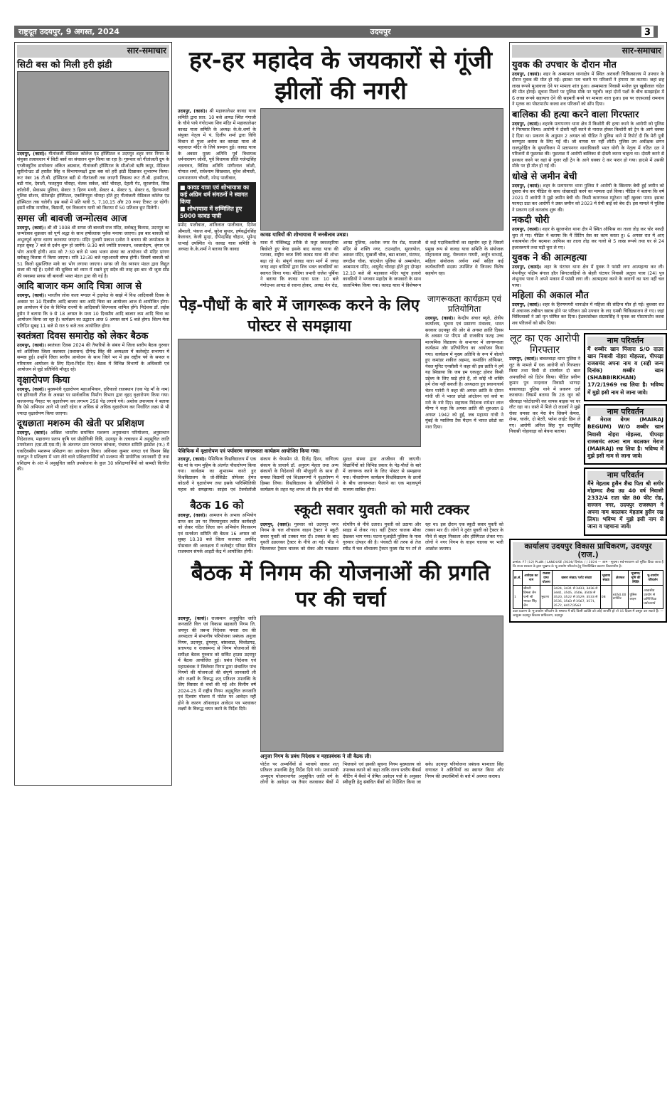राष्ट्रदूत उदयपुर, 9 अगस्त, 2024 उदयपुर 3
सार-समाचार
सिटी बस को मिली हरी झंडी
उदयपुर, (कासं)। गीतांजली मेडिकल कॉलेज एंड हॉस्पिटल व उदयपुर शहर नगर निगम के संयुक्त तत्वावधान में सिटी बसों का संचालन शुरू किया जा रहा है। गुरूवार को गीतांजली ग्रुप के एग्जीक्यूटिव डायरेक्टर अंकित अग्रवाल, गीतांजली हॉस्पिटल के सीओओ ऋषि कपूर, मेडिकल सुप्रीन्टेन्डट डॉ हरप्रीत सिंह व विभागाध्यक्षों द्वारा बस को हरी झंडी दिखाकर शुभारम्भ किया। रूट नंबर 16 टी.बी. हॉस्पिटल बडी से गीतांजली तक जाएगी जिसका रूट टी.बी. हास्पीटल, बडी गांव, देवाली, फतहपुरा चौराहा, चेतक सर्कल, कोर्ट चौराहा, देहली गेट, सूरजपोल, सिख कॉलोनी, सेवाश्रम पुलिया, सेक्टर 3 हिरण मगरी, सेक्टर 4, सेक्टर 5, सेक्टर 6, हिरणमगरी पुलिस स्टेशन, सेटेलाईट हॉस्पिटल, एकलिंगपुरा चौराहा होते हुए गीतांजली मेडिकल कॉलेज एंड हॉस्पिटल तक चलेगी। इस बसों में प्रति यात्री 5, 7,10,15 और 20 रुपए टिकट दर रहेगी। इसमें वरिष्ठ नागरिक, विद्यार्थी, एवं विकलांग यात्री को किराया में 50 प्रतिशत छूट मिलेगी।
सगस जी बावजी जन्मोत्सव आज
उदयपुर, (कासं)। श्री श्री 1008 श्री सगस जी बावजी राज मंदिर, सर्वऋतु विलास, उदयपुर का जन्मोत्सव शुक्रवार को पूर्ण श्रद्धा के साथ हर्षोल्लास पूर्वक मनाया जाएगा। इस बार बावजी को अभूतपूर्व श्रृंगार धारण करवाया जाएगा। मंदिर पुजारी प्रकाश दशोरा ने बताया की जन्मोत्सव के तहत सुबह 7 बजे से दर्शन शुरू हो जायेंगे। 9:30 बजे ज्योति प्रज्वलन, ध्वजारोहण, श्रृंगार एवं भोग आरती होगी। शाम को 7:30 बजे से भव्य भजन संध्या का आयोजन भी मंदिर प्रांगण सर्वऋतु विलास में किया जाएगा। रात्रि 12:30 बजे महाआरती संपन्न होगी। जिसमें बावजी को 51 किलो सुसज्जित मावे का भोग लगाया जाएगा। सगस जी रोड व्यापार मंडल द्वारा विद्युत सजा की गई है। दर्शनों की सुविधा को ध्यान में रखते हुए सदैव की तरह इस बार भी जूता स्टैंड की व्यवस्था सगस जी बावजी भक्त मंडल द्वारा की गई है।
आदि बाजार कम आदि चित्रा आज से
उदयपुर, (कासं)। भारतीय लोक कला मण्डल में ट्राइफेड के साझे में विश्व आदिवासी दिवस के अवसर पर 10 दिवसीय आदि बाजार कम आदि चित्रा का आयोजन आज से आयोजित होगा। इस आयोजन में देश के विभिन्न राज्यों के आदिवासी शिल्पकार शामिल होंगे। निदेशक डॉ. लईक हुसैन ने बताया कि 9 से 18 अगस्त के मध्य 10 दिवसीय आदि बाजार कम आदि चित्रा का आयोजन किया जा रहा है। कार्यक्रम का उद्घाटन आज 9 अगस्त सायं 5 बजे होगा। शिल्प मेला प्रतिदिन सुबह 11 बजे से रात 9 बजे तक आयोजित होगा।
स्वतंत्रता दिवस समारोह को लेकर बैठक
उदयपुर, (कासं)। स्वतंत्रता दिवस 2024 की तैयारियों के संबंध में जिला स्तरीय बैठक गुरुवार को अतिरिक्त जिला कलक्टर (प्रशासन) दीपेन्द्र सिंह की अध्यक्षता में कलेक्ट्रेट सभागार में सम्पन्न हुई। उन्होंने जिला स्तरीय आयोजन के साथ जिले भर में इस राष्ट्रीय पर्व के सफल व गरिमामय आयोजन के लिए दिशा-निर्देश दिए। बैठक में विभिन्न विभागों के अधिकारी एवं आयोजन से जुडे प्रतिनिधि मौजूद रहे।
वृक्षारोपण किया
उदयपुर, (कासं)। मुख्यमंत्री वृक्षारोपण महाअभियान, हरियालो राजस्थान (एक पेड़ माँ के नाम) एवं हरियाली तीज के अवसर पर सार्वजनिक निर्माण विभाग द्वारा वृहद वृक्षारोपण किया गया। सज्जनगढ़ गैंगहट पर वृक्षारोपण कर लगभग 250 पेड़ लगाये गये। अशोक उपाध्याय ने बताया कि ऐसे अभियान आगे भी जारी रहेगा व अधिक से अधिक वृक्षारोपण कर निर्धारित लक्ष्य से भी ज्यादा वृक्षारोपण किया जाएगा।
दूधछाता मशरुम की खेती पर प्रशिक्षण
उदयपुर, (कासं)। अखिल भारतीय समन्वित मशरूम अनुसन्धान परियोजना, अनुसन्धान निदेशालय, महाराणा प्रताप कृषि एवं प्रौद्योगिकी विवि, उदयपुर के तत्वाधान में अनुसूचित जाति उपयोजना (एस.सी.एस.पी) के अंतरगत ग्राम पंचायत कोचला, पंचायत समिति झाडोल (फ.) में एकदिवसीय मशरूम प्रशिक्षण का आयोजन किया। अविनाश कुमार नागदा एवं किशन सिंह राजपूत ने प्रशिक्षण में भाग लेने वाले प्रशिक्षणार्थियों को मशरूम की प्रायोगिक जानकारी दी तथा प्रशिक्षण के अंत में अनुसूचित जाति उपयोजना के कुल 30 प्रशिक्षणार्थियों को सामग्री वितरित की।
हर-हर महादेव के जयकारों से गूंजी झीलों की नगरी
उदयपुर, (कासं)। श्री महाकालेश्वर कावड यात्रा समिति द्वारा प्रात: 10 बजे आयड स्थित गंगाजी के चौथे पाये गंगोदभव शिव मंदिर में महाकालेश्वर कावड यात्रा समिति के अध्यक्ष के.के.शर्मा के संयुक्त नेतृत्व में पं. दिलीप शर्मा द्वारा विधि विधान से पुजा अर्चना कर कावडा यात्रा श्री महाकाल मंदिर के लिये प्रस्थान हुई। कावड यात्रा के अवसर मुख्य अतिथि पूर्व विधायक धर्मनारायण जोशी, पूर्व विधायक प्रीति गजेन्द्रसिंह शक्तावत, विशिष्ठ अतिथि मांगीलाल जोशी, गोपाल शर्मा, राधेश्याम सिखवाल, सुरेश श्रीमाली, सत्यनारायण चौधरी, नरेन्द्र पालीवाल,
■ कावड यात्रा एवं शोभायात्रा का कई अग्रिम धर्म संगठनों ने स्वागत किया
■ शोभायात्रा में सम्मिलित हुए 5000 कावड यात्री
प्रमोद पालीवाल, शांतिलाल पालीवाल, दिनेश श्रीमाली, पंकज शर्मा, सुरेश सुथार, हर्षवर्द्धनसिंह केलावत, केजी मुन्द्रा, दीपेन्द्रसिंह चौहान, भूपेन्द्र धाभाई उपस्थित थे। कावड यात्रा समिति के अध्यक्ष के.के.शर्मा ने बताया कि कावड
कावड यात्रियों की शोभायात्रा में जनसैलाब उमडा।
यात्रा में पंक्तिबद्ध तरीके से मधुर स्वरलहरिया बिखेरते हुए बेण्ड इसके बाद कावड यात्रा की पताका, राष्ट्रीय ध्वज लिये कावड यात्रा की शोभा बढ़ा रहे थे। संपूर्ण कावड यात्रा मार्ग में जगह जगह शहर वासियों द्वारा शिव भक्त कावडियों का स्वागत किया गया। मीडिया प्रभारी राजेश पूर्बिया ने बताया कि कावड यात्रा प्रात: 10 बजे गंगोदभव आयड से रवाना होकर, आयड मेन रोड, आयड पुलिया, अशोक नगर मेन रोड, माताजी मंदिर से शक्ति नगर, टाउनहॉल, सूरजपोल, अस्थल मंदिर, मुखर्जी चौक, बडा बाजार, घंटाघर, जगदीश चौक, चांदपोल पुलिया से अम्बापोल, अम्बामाता मंदिर, आयुर्वेद चौराहा होते हुए दोपहर 12.10 बजे श्री महाकाल मंदिर पहुंच हजारो कावडियों ने भगवान महादेव के जयकारो के साथ जलाभिषेक किया गया। कावड यात्रा में विशेषरूप से कई पदाधिकारियों का सहयोग रहा है जिसमें प्रमुख रूप से कावड यात्रा समिति के संयोजक मोहनलाल साहू, भैरूलाल गायरी, अर्जुन धाभाई, महिला संयोजक अर्चना शर्मा सहित कई कार्यकारिणी सदस्य उपस्थित थे जिनका विशेष सहयोग रहा।
पेड़-पौधों के बारे में जागरूक करने के लिए पोस्टर से समझाया
पेसिफिक में वृक्षारोपण एवं पर्यावरण जागरुकता कार्यक्रम आयोजित किया गया।
उदयपुर, (कासं)। पेसिफिक विश्वविद्यालय में एक पेड मां के नाम मुहिम के अंतर्गत पौधारोपण किया गया। कार्यक्रम का शुभारम्भ करते हुए विश्वविद्यालय के प्रो-प्रेसिडेंट प्रोफेसर हेमंत कोठारी ने वृक्षारोपण तथा इसके पारिस्थितिकी महत्व को समझाया। साइंस एवं टेक्नोलॉजी संकाय के चेयरमेन प्रो. दिलेंद्र हिरन, वाणिज्य संकाय के प्राचार्य डॉ. अनुराग मेहता तथा अन्य संकायों के निदेशकों की मौजूदगी के साथ ही समस्त विद्यार्थी एवं शिक्षकगणों ने वृक्षारोपण में हिस्सा लिया। विश्वविद्यालय के प्रतिनिधियों ने कार्यक्रम के तहत यह शपथ ली कि इन पौधों की सुरक्षा संस्था द्वारा आजीवन की जाएगी। विद्यार्थियों को विभिन्न प्रकार के पेड़-पौधों के बारे में जागरूक करने के लिए पोस्टर से समझाया गया। पौधारोपण कार्यक्रम विश्वविद्यालय के छात्रों के बीच जागरूकता फैलाने का एक महत्वपूर्ण माध्यम साबित होगा।
जागरूकता कार्यक्रम एवं प्रतियोगिता
उदयपुर, (कासं)। केन्द्रीय संचार ब्यूरो, क्षेत्रीय कार्यालय, सूचना एवं प्रसारण मंत्रालय, भारत सरकार उदयपुर की ओर से अगस्त क्रांति दिवस के अवसर पर पीएम श्री राजकीय फतह उच्च माध्यमिक विद्यालय के सभागार में जागरूकता कार्यक्रम और प्रतियोगिता का आयोजन किया गया। कार्यक्रम में मुख्य अतिथि के रूप में बोलते हुए कमांडर शकील अहमद, कमांडिंग ऑफिसर, नेवल यूनिट एनसीसी ने कहा की इस क्रांति ने हमें यह सिखाया कि जब हम एकजुट होकर किसी उद्देश्य के लिए खड़े होते हैं, तो कोई भी शक्ति हमें रोक नहीं सकती है। अध्यक्षता हुए प्रधानाचार्य चेतन पानेरी ने कहा की अगस्त क्रांति के दोरान गांधी जी ने भारत छोडो आंदोलन एवं करो या मरो के नारे दिए। सहायक निदेशक रामेश्वर लाल मीणा ने कहा कि अगस्त क्रांति की शुरुआत 8 अगस्त 1942 को हुई, जब महात्मा गांधी ने मुंबई के ग्वालिया टैंक मैदान में भारत छोडो का नारा दिया।
बैठक 16 को
उदयपुर, (कासं)। आमजन के अभाव अभियोग प्राप्त कर उन पर नियमानुसार त्वरित कार्यवाही को लेकर गठित जिला जन अभियोग निराकरण एवं सतर्कता समिति की बैठक 16 अगस्त को सुबह 10.30 बजे जिला कलक्टर अरविंद पोसवाल की अध्यक्षता में कलेक्ट्रेट परिसर स्थित राजस्थान संपर्क आइटी केंद्र में आयोजित होगी।
स्कूटी सवार युवती को मारी टक्कर
उदयपुर, (कासं)। गुरुवार को उदयपुर नगर निगम के चल शौचालय वाहन ट्रैक्टर ने स्कूटी सवार युवती को टक्कर मार दी। टक्कर के बाद युवती उछलकर ट्रैक्टर के नीचे आ गई। भीड ने चिल्लाकर ट्रैक्टर चालक को रोका और पकडकर स्टेयरिंग से नीचे उतारा। युवती को उठाया और साइड में लेकर गए। वहीं ट्रैक्टर चालक मौका देखकर भाग गया। घटना यूआईटी पुलिया के पास गुरुवार दोपहर की है। पंचवटी की तरफ से तेज स्पीड में चल शौचालय ट्रैक्टर मुख्य रोड पर टर्न ले रहा था। इस दौरान एक स्कूटी सवार युवती को टक्कर मार दी। लोगों ने तुरंत युवती को ट्रैक्टर के नीचे से बाहर निकाला और हॉस्पिटल लेकर गए। लोगों ने नगर निगम के वाहन चालक पर भारी आक्रोश जताया।
बैठक में निगम की योजनाओं की प्रगति पर की चर्चा
उदयपुर, (कासं)। राजस्थान अनुसूचित जाति जनजाति वित्त एवं विकास सहकारी निगम लि. जयपुर की प्रबन्ध निदेशक ममता राव की अध्यक्षता में संभागीय परियोजना प्रबंधक अनुजा निगम, उदयपुर, डूंगरपुर, बांसवाडा, चित्तोडगढ, प्रतापगढ व राजसमन्द से निगम योजनाओं की समीक्षा बैठक गुरुवार को सर्किट हाउस उदयपुर में बैठक आयोजित हुई। प्रबंध निदेशक एवं महाप्रबंधक ने जिलेवार निगम द्वारा संचालित पांच निगमों की योजनाओं की संपूर्ण जानकारी ली और लक्ष्यों के विरूद्ध शत् प्रतिशत उपलब्धि के लिए विस्तार से चर्चा की गई और वित्तीय वर्ष 2024-25 में राष्ट्रीय निगम अनुसूचित जनजाति एवं दिव्यांग योजना में पोर्टल पर आवेदन नहीं होने के कारण ऑनलाइन आवेदन पत्र भरवाकर लक्ष्यों के विरूद्ध चयन करने के निर्देश दिये।
अनुजा निगम के प्रबंध निदेशक व महाप्रबंधक ने ली बैठक ली।
पोर्टल पर अभ्यर्थियों से भरवाये जाकर शत् प्रतिशत उपलब्धि हेतु निर्देश दिये गये। प्रधानमंत्री अभ्युदय योजनान्तर्गत अनुसूचित जाति वर्ग के लोगों के आवेदन पत्र तैयार करवाकर बैंकों में भिजवाने एवं इसकी सूचना निगम मुख्यालय को उपलब्ध कराने को कहा ताकि राज्य स्तरीय बैंकर्स मीटिंग में बैंकों में प्रेषित आवेदन पत्रों के अनुसार स्वीकृति हेतु संबंधित बैंकों को निर्देशित किया जा सके। उदयपुर परियोजना प्रबंधक मान्धाता सिंह राणावत ने अतिथियों का स्वागत किया और निगम की उपलब्धियों के बारे में अवगत कराया।
सार-समाचार
युवक की उपचार के दौरान मौत
उदयपुर, (कासं)। शहर के अम्बामाता थानाक्षेत्र में स्थित अरावली चिकित्सालय में उपचार के दौरान युवक की मौत हो गई। इसका पता चलने पर परिजनों ने हंगामा मर कटया। जहां छह लाख रूपये मुआवजा देने पर मामला शांत हुआ। अम्बामाता निवासी मनोज पुत्र खुबीलाल चंदेल की मौत होगई। सूचना मिलने पर पुलिस मौके पर पहुंची। जहां दोनों पक्षों के बीच समझाईश में 6 लाख रूपये सहायता देने की सहमती बनने पर मामला शात हुआ। इस पर एएसआई रामनाथ ने मृतक का पोस्टमार्टम करवा शव परिजनों को सोंप दिया।
बालिका की हत्या करने वाला गिरफ्तार
उदयपुर, (कासं)। शहरके प्रतापनगर थाना क्षेत्र में किशोरी की हत्या करने के आरोपी को पुलिस ने गिरफ्तार किया। आरोपी ने दोस्ती नहीं करने से नाराज होकर किशोरी को ट्रेन के आगे धक्का दे दिया था। प्रकरण के अनुसार 2 अगस्त को पीडित ने पुलिस थाने में रिपोर्ट दी कि मेरी पुत्री कम्प्यूटर क्लास के लिए गई थी। जो वापस घर नहीं लौटी। पुलिस उप अधीक्षक छगन राजपुरोहित के सुपरविजन में प्रतापनगर थानाधिकारी भरत योगी के नेतृत्व में गठित दल ने परिजनों से पूछताछ की। पूछताछ में आरोपी बालिका से दोस्ती करना चाहता था। दोस्ती करने से इनकार करने पर वहां से गुजर रही ट्रेन के आगे धक्का दे कर फरार हो गया। हादसे में उसकी मौके पर ही मौत हो गई थी।
धोखे से जमीन बेची
उदयपुर, (कासं)। शहर के प्रतापनगर थाना पुलिस ने आरोपी के खिलाफ बेची हुई जमीन को दुबारा बेच कर पीडित के साथ धोखाधड़ी करने का मामला दर्ज किया। पीडित ने बताया कि वर्ष 2021 में आरोपी ने मुझे जमीन बेची थी। किसी कारणवश म्यूटेशन नहीं खुलवा पाया। इसका फायदा उठा कर आरोपी ने उक्त जमीन को 2023 में प्रेमी बाई को बेच दी। इस मामले में पुलिस ने प्रकरण दर्ज करजांच शुरू की।
नकदी चोरी
उदयपुर, (कासं)। शहर के सूरजपोल थाना क्षैत्र में स्थित ऑफिस का ताला तोड़ कर चोर नकदी चुरा ले गए। पीडित ने बताया कि मैं प्रिंटिंग प्रेस का काम करता हू। 6 अगस्त रात में आए नकाबपोश तीन बदमाश आफिस का ताला तोड़ कर गल्ले से 5 लाख रूपये तथा घर से 24 हजाररूपये तथा घड़ी चुरा ले गए।
युवक ने की आत्महत्या
उदयपुर, (कासं)। शहर के घंटाघर थाना क्षेत्र में युवक ने फांसी लगा आत्महत्या कर ली। मेथनीपुर पक्षिम बंगाल हॉल सिगटवाड़ियों के सेहरी घंटाघर निवासी अतुला पात्रा (24) पुत्र शंभूनाथ पात्रा ने अपने मकान में फांसी लगा ली। आत्महत्या करने के कारणों का पता नहीं चल पाया।
महिला की अकाल मौत
उदयपुर, (कासं)। शहर के हिरणमगरी थानाक्षैत्र में महिला की संदिग्ध मौत हो गई। बुधवार रात में अचानक तबीयत खराब होने पर परिजन उसे उपचार के लए एमबी चिकित्सालय ले गए। जहां चिकित्सकों ने उसे मृत घोषित कर दिया। हेडकांस्टेबल संग्रामसिंह ने मृतक का पोस्टमार्टम करवा शव परिजनों को सौंप दिया।
लूट का एक आरोपी गिरफ्तार
उदयपुर, (कासं)। बावलवाड़ा थाना पुलिस ने लूट के मामले में एक आरोपी को गिरफ्तार किया तथा विधी से संघर्षरत दो बाल अपचारियों को डिटेन किया। पीडित प्रवीण कुमार पुत्र नन्दलाल निवासी भाणदा बावलवाड़ा पुलिस थाने में प्रकरण दर्ज करवाया। जिसमें बताया कि 28 जून को खैरवाड़ा फोटोग्राफी कर वापस बाइक पर घर लौट रहा था। रास्ते में मिले दो लडकों ने मुझे रोका धमका कर मेरा बैग जिसमें केमरा, लेन्स, चार्जर, दो बेटरी, फ्लेश लाईट छिन ले गए। आरोपी अनिल सिह पुत्र राजुसिंह निवासी गोहावाड़ा को बेचना बताया।
नाम परिवर्तन
मैं शब्बीर खान पिंजारा S/O दाउद खान निवासी नोहरा मोहल्ला, पीपरड़ा राजसमंद अपना नाम व (सही जन्म दिनांक) शब्बीर खान (SHABBIRKHAN) 17/2/1969 रख लिया है। भविष्य में मुझे इसी नाम से जाना जावे।
नाम परिवर्तन
मैं मेराज बेगम (MAIRAJ BEGUM) W/O शब्बीर खान निवासी नोहरा मोहल्ला, पीपरड़ा राजसमंद अपना नाम बदलकर मेराज (MAIRAJ) रख लिया है। भविष्य में मुझे इसी नाम से जाना जावे।
नाम परिवर्तन
मैंने मेहताब हुसैन शैख पिता श्री सगीर मोहम्मद शैख उम्र 40 वर्ष निवासी 2332/4 राता खेत 80 फीट रोड, सज्जन नगर, उदयपुर राजस्थान ने अपना नाम बदलकर मेहताब हुसैन रख लिया। भविष्य में मुझे इसी नाम से जाना व पहचाना जावें।
कार्यालय उदयपुर विकास प्राधिकरण, उदयपुर (राज.)
क्रमांक: F7 (12) PLAN / LANDUSE /2024/ दिनांक: / / 2024 — आम - सूचना। सर्व-साधारण को सूचित किया जाता है कि राज्य सरकार के द्वारा भूखण्ड के भू-उपयोग परिवर्तन हेतु निम्नलिखित प्रकरण विचाराधीन है।
| क्र.सं. | आवेदक का नाम | राजस्व ग्राम/ योजना | खसरा संख्या/ प्लॉट संख्या | भूखण्ड संख्या | क्षेत्रफल | भूखण्ड/भूमि की स्थिति | भू-उपयोग परिवर्तन |
| --- | --- | --- | --- | --- | --- | --- | --- |
| 1 | श्रीमती विमला जैन पत्नी श्री भगवत सिंह जैन | भुवाणा | 3424, 3431 से 3433, 3436 से 3441, 3505, 3506, 3508 से 3520, 3522 से 3529, 3533 से 3535, 3563 से 3567, 3571, 3572, 4417/3563 | 08 | 4050.00 वर्गफीट | पुलिस लाइन | आवासीय उपयोग से वाणिज्यिक प्रयोजनार्थ |
उक्त प्रकरण के भू-उपयोग परिवर्तन के सम्बन्ध में यदि किसी व्यक्ति को कोई आपत्ति हो तो 15 दिवस में प्रस्तुत कर सकते हैं। — आयुक्त उदयपुर विकास प्राधिकरण, उदयपुर